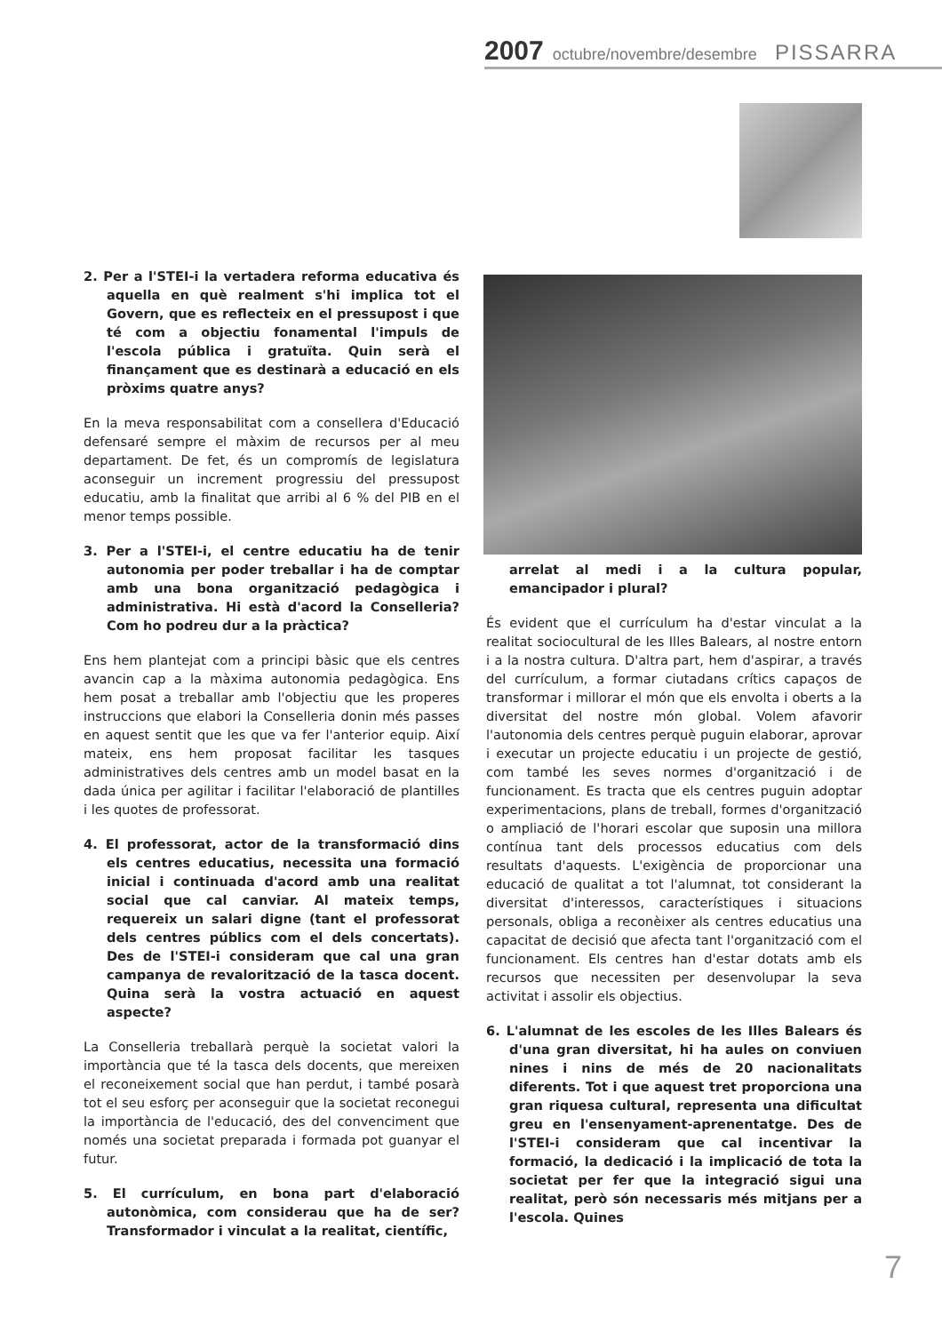2007 octubre/novembre/desembre PISSARRA
2. Per a l'STEI-i la vertadera reforma educativa és aquella en què realment s'hi implica tot el Govern, que es reflecteix en el pressupost i que té com a objectiu fonamental l'impuls de l'escola pública i gratuïta. Quin serà el finançament que es destinarà a educació en els pròxims quatre anys?
En la meva responsabilitat com a consellera d'Educació defensaré sempre el màxim de recursos per al meu departament. De fet, és un compromís de legislatura aconseguir un increment progressiu del pressupost educatiu, amb la finalitat que arribi al 6 % del PIB en el menor temps possible.
3. Per a l'STEI-i, el centre educatiu ha de tenir autonomia per poder treballar i ha de comptar amb una bona organització pedagògica i administrativa. Hi està d'acord la Conselleria? Com ho podreu dur a la pràctica?
Ens hem plantejat com a principi bàsic que els centres avancin cap a la màxima autonomia pedagògica. Ens hem posat a treballar amb l'objectiu que les properes instruccions que elabori la Conselleria donin més passes en aquest sentit que les que va fer l'anterior equip. Així mateix, ens hem proposat facilitar les tasques administratives dels centres amb un model basat en la dada única per agilitar i facilitar l'elaboració de plantilles i les quotes de professorat.
4. El professorat, actor de la transformació dins els centres educatius, necessita una formació inicial i continuada d'acord amb una realitat social que cal canviar. Al mateix temps, requereix un salari digne (tant el professorat dels centres públics com el dels concertats). Des de l'STEI-i consideram que cal una gran campanya de revalorització de la tasca docent. Quina serà la vostra actuació en aquest aspecte?
La Conselleria treballarà perquè la societat valori la importància que té la tasca dels docents, que mereixen el reconeixement social que han perdut, i també posarà tot el seu esforç per aconseguir que la societat reconegui la importància de l'educació, des del convenciment que només una societat preparada i formada pot guanyar el futur.
5. El currículum, en bona part d'elaboració autonòmica, com considerau que ha de ser? Transformador i vinculat a la realitat, científic,
arrelat al medi i a la cultura popular, emancipador i plural?
És evident que el currículum ha d'estar vinculat a la realitat sociocultural de les Illes Balears, al nostre entorn i a la nostra cultura. D'altra part, hem d'aspirar, a través del currículum, a formar ciutadans crítics capaços de transformar i millorar el món que els envolta i oberts a la diversitat del nostre món global. Volem afavorir l'autonomia dels centres perquè puguin elaborar, aprovar i executar un projecte educatiu i un projecte de gestió, com també les seves normes d'organització i de funcionament. Es tracta que els centres puguin adoptar experimentacions, plans de treball, formes d'organització o ampliació de l'horari escolar que suposin una millora contínua tant dels processos educatius com dels resultats d'aquests. L'exigència de proporcionar una educació de qualitat a tot l'alumnat, tot considerant la diversitat d'interessos, característiques i situacions personals, obliga a reconèixer als centres educatius una capacitat de decisió que afecta tant l'organització com el funcionament. Els centres han d'estar dotats amb els recursos que necessiten per desenvolupar la seva activitat i assolir els objectius.
6. L'alumnat de les escoles de les Illes Balears és d'una gran diversitat, hi ha aules on conviuen nines i nins de més de 20 nacionalitats diferents. Tot i que aquest tret proporciona una gran riquesa cultural, representa una dificultat greu en l'ensenyament-aprenentatge. Des de l'STEI-i consideram que cal incentivar la formació, la dedicació i la implicació de tota la societat per fer que la integració sigui una realitat, però són necessaris més mitjans per a l'escola. Quines
7